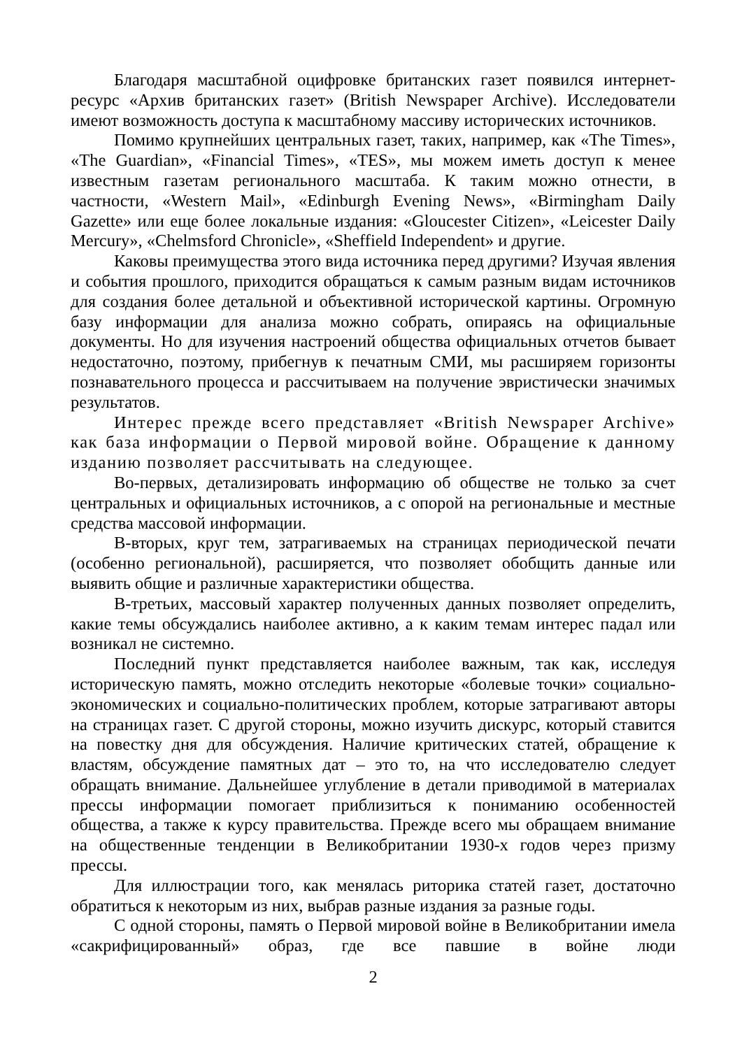Благодаря масштабной оцифровке британских газет появился интернет-ресурс «Архив британских газет» (British Newspaper Archive). Исследователи имеют возможность доступа к масштабному массиву исторических источников.
Помимо крупнейших центральных газет, таких, например, как «The Times», «The Guardian», «Financial Times», «TES», мы можем иметь доступ к менее известным газетам регионального масштаба. К таким можно отнести, в частности, «Western Mail», «Edinburgh Evening News», «Birmingham Daily Gazette» или еще более локальные издания: «Gloucester Citizen», «Leicester Daily Mercury», «Chelmsford Chronicle», «Sheffield Independent» и другие.
Каковы преимущества этого вида источника перед другими? Изучая явления и события прошлого, приходится обращаться к самым разным видам источников для создания более детальной и объективной исторической картины. Огромную базу информации для анализа можно собрать, опираясь на официальные документы. Но для изучения настроений общества официальных отчетов бывает недостаточно, поэтому, прибегнув к печатным СМИ, мы расширяем горизонты познавательного процесса и рассчитываем на получение эвристически значимых результатов.
Интерес прежде всего представляет «British Newspaper Archive» как база информации о Первой мировой войне. Обращение к данному изданию позволяет рассчитывать на следующее.
Во-первых, детализировать информацию об обществе не только за счет центральных и официальных источников, а с опорой на региональные и местные средства массовой информации.
В-вторых, круг тем, затрагиваемых на страницах периодической печати (особенно региональной), расширяется, что позволяет обобщить данные или выявить общие и различные характеристики общества.
В-третьих, массовый характер полученных данных позволяет определить, какие темы обсуждались наиболее активно, а к каким темам интерес падал или возникал не системно.
Последний пункт представляется наиболее важным, так как, исследуя историческую память, можно отследить некоторые «болевые точки» социально-экономических и социально-политических проблем, которые затрагивают авторы на страницах газет. С другой стороны, можно изучить дискурс, который ставится на повестку дня для обсуждения. Наличие критических статей, обращение к властям, обсуждение памятных дат – это то, на что исследователю следует обращать внимание. Дальнейшее углубление в детали приводимой в материалах прессы информации помогает приблизиться к пониманию особенностей общества, а также к курсу правительства. Прежде всего мы обращаем внимание на общественные тенденции в Великобритании 1930-х годов через призму прессы.
Для иллюстрации того, как менялась риторика статей газет, достаточно обратиться к некоторым из них, выбрав разные издания за разные годы.
С одной стороны, память о Первой мировой войне в Великобритании имела «сакрифицированный» образ, где все павшие в войне люди
2